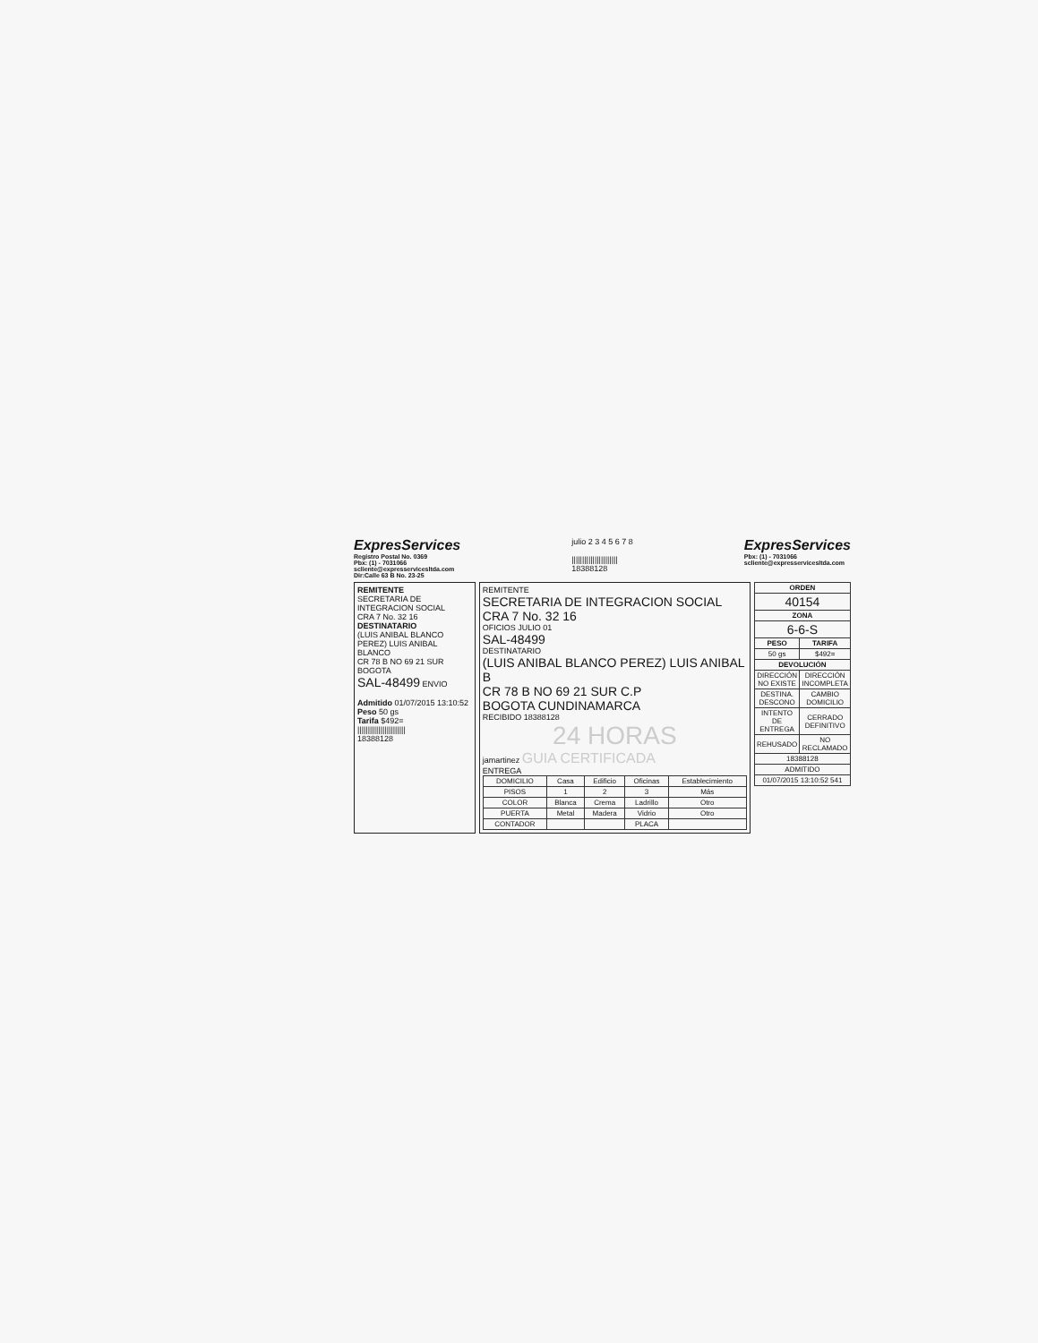ExpresServices
Registro Postal No. 0369
Pbx: (1) - 7031066
scliente@expresservicesltda.com
Dir:Calle 63 B No. 23-25
julio 2 3 4 5 6 7 8
||||||||||||||||||||||
18388128
ExpresServices
Pbx: (1) - 7031066
scliente@expresservicesltda.com
REMITENTE
SECRETARIA DE INTEGRACION SOCIAL
CRA 7 No. 32 16
DESTINATARIO
(LUIS ANIBAL BLANCO PEREZ) LUIS ANIBAL BLANCO
CR 78 B NO 69 21 SUR
BOGOTA
SAL-48499 ENVIO
Admitido 01/07/2015 13:10:52
Peso 50 gs
Tarifa $492=
|||||||||||||||||||||||
18388128
REMITENTE
SECRETARIA DE INTEGRACION SOCIAL
CRA 7 No. 32 16
OFICIOS JULIO 01
SAL-48499
DESTINATARIO
(LUIS ANIBAL BLANCO PEREZ) LUIS ANIBAL B
CR 78 B NO 69 21 SUR C.P
BOGOTA CUNDINAMARCA
RECIBIDO 18388128
24 HORAS
jamartinez GUIA CERTIFICADA
ENTREGA
| DOMICILIO | Casa | Edificio | Oficinas | Establecimiento |
| PISOS | 1 | 2 | 3 | Más |
| COLOR | Blanca | Crema | Ladrillo | Otro |
| PUERTA | Metal | Madera | Vidrio | Otro |
| CONTADOR | | | PLACA | |
| ORDEN | |
| --- | --- |
| 40154 | |
| ZONA | |
| 6-6-S | |
| PESO | TARIFA |
| 50 gs | $492= |
| DEVOLUCIÓN | |
| DIRECCIÓN NO EXISTE | DIRECCIÓN INCOMPLETA |
| DESTINA. DESCONO | CAMBIO DOMICILIO |
| INTENTO DE ENTREGA | CERRADO DEFINITIVO |
| REHUSADO | NO RECLAMADO |
| 18388128 | |
| ADMITIDO | |
| 01/07/2015 13:10:52 541 | |